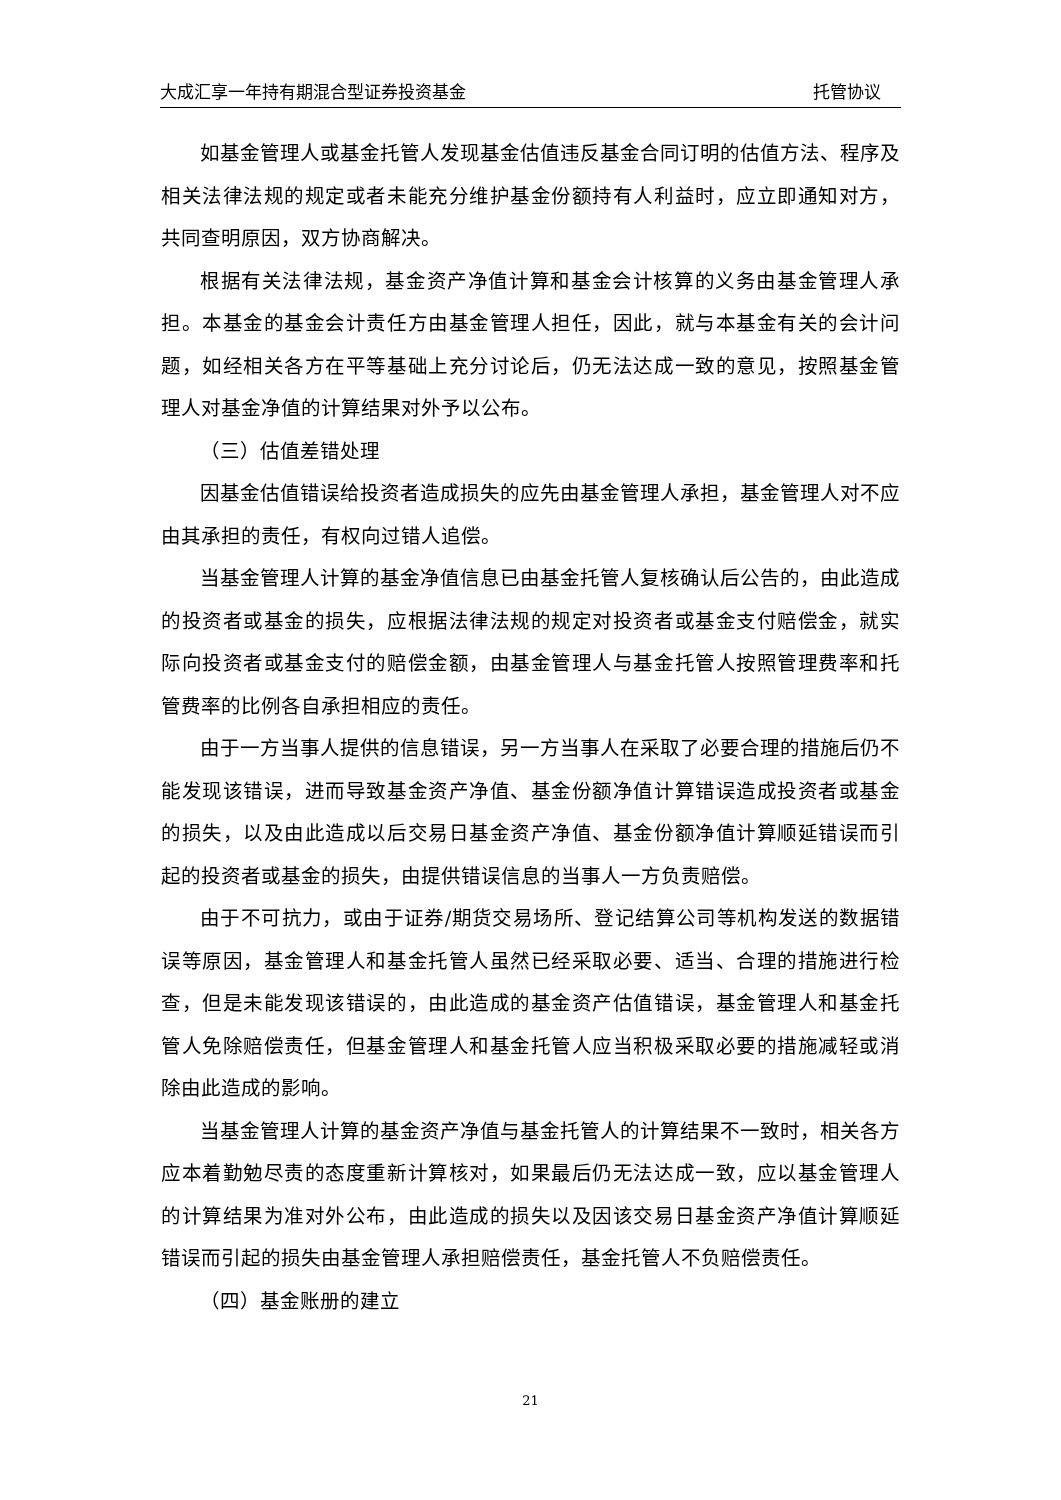大成汇享一年持有期混合型证券投资基金 托管协议
如基金管理人或基金托管人发现基金估值违反基金合同订明的估值方法、程序及相关法律法规的规定或者未能充分维护基金份额持有人利益时，应立即通知对方，共同查明原因，双方协商解决。
根据有关法律法规，基金资产净值计算和基金会计核算的义务由基金管理人承担。本基金的基金会计责任方由基金管理人担任，因此，就与本基金有关的会计问题，如经相关各方在平等基础上充分讨论后，仍无法达成一致的意见，按照基金管理人对基金净值的计算结果对外予以公布。
（三）估值差错处理
因基金估值错误给投资者造成损失的应先由基金管理人承担，基金管理人对不应由其承担的责任，有权向过错人追偿。
当基金管理人计算的基金净值信息已由基金托管人复核确认后公告的，由此造成的投资者或基金的损失，应根据法律法规的规定对投资者或基金支付赔偿金，就实际向投资者或基金支付的赔偿金额，由基金管理人与基金托管人按照管理费率和托管费率的比例各自承担相应的责任。
由于一方当事人提供的信息错误，另一方当事人在采取了必要合理的措施后仍不能发现该错误，进而导致基金资产净值、基金份额净值计算错误造成投资者或基金的损失，以及由此造成以后交易日基金资产净值、基金份额净值计算顺延错误而引起的投资者或基金的损失，由提供错误信息的当事人一方负责赔偿。
由于不可抗力，或由于证券/期货交易场所、登记结算公司等机构发送的数据错误等原因，基金管理人和基金托管人虽然已经采取必要、适当、合理的措施进行检查，但是未能发现该错误的，由此造成的基金资产估值错误，基金管理人和基金托管人免除赔偿责任，但基金管理人和基金托管人应当积极采取必要的措施减轻或消除由此造成的影响。
当基金管理人计算的基金资产净值与基金托管人的计算结果不一致时，相关各方应本着勤勉尽责的态度重新计算核对，如果最后仍无法达成一致，应以基金管理人的计算结果为准对外公布，由此造成的损失以及因该交易日基金资产净值计算顺延错误而引起的损失由基金管理人承担赔偿责任，基金托管人不负赔偿责任。
（四）基金账册的建立
21